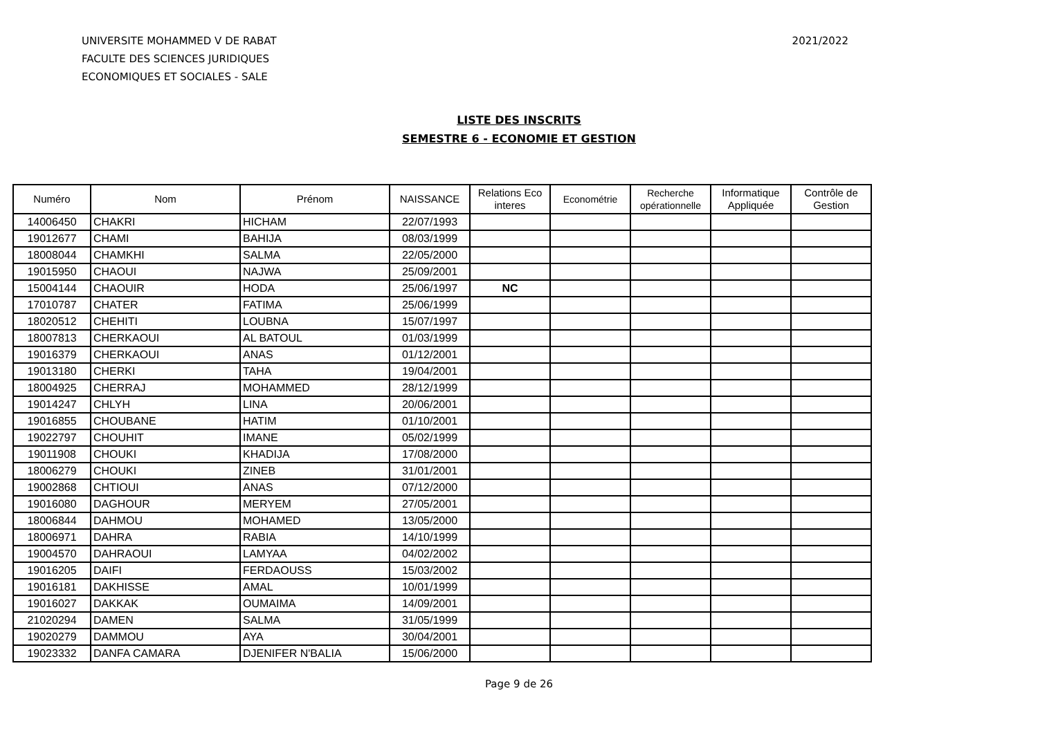UNIVERSITE MOHAMMED V DE RABAT
FACULTE DES SCIENCES JURIDIQUES
ECONOMIQUES ET SOCIALES - SALE
2021/2022
LISTE DES INSCRITS
SEMESTRE 6 - ECONOMIE ET GESTION
| Numéro | Nom | Prénom | NAISSANCE | Relations Eco interes | Econométrie | Recherche opérationnelle | Informatique Appliquée | Contrôle de Gestion |
| --- | --- | --- | --- | --- | --- | --- | --- | --- |
| 14006450 | CHAKRI | HICHAM | 22/07/1993 | | | | | |
| 19012677 | CHAMI | BAHIJA | 08/03/1999 | | | | | |
| 18008044 | CHAMKHI | SALMA | 22/05/2000 | | | | | |
| 19015950 | CHAOUI | NAJWA | 25/09/2001 | | | | | |
| 15004144 | CHAOUIR | HODA | 25/06/1997 | NC | | | | |
| 17010787 | CHATER | FATIMA | 25/06/1999 | | | | | |
| 18020512 | CHEHITI | LOUBNA | 15/07/1997 | | | | | |
| 18007813 | CHERKAOUI | AL BATOUL | 01/03/1999 | | | | | |
| 19016379 | CHERKAOUI | ANAS | 01/12/2001 | | | | | |
| 19013180 | CHERKI | TAHA | 19/04/2001 | | | | | |
| 18004925 | CHERRAJ | MOHAMMED | 28/12/1999 | | | | | |
| 19014247 | CHLYH | LINA | 20/06/2001 | | | | | |
| 19016855 | CHOUBANE | HATIM | 01/10/2001 | | | | | |
| 19022797 | CHOUHIT | IMANE | 05/02/1999 | | | | | |
| 19011908 | CHOUKI | KHADIJA | 17/08/2000 | | | | | |
| 18006279 | CHOUKI | ZINEB | 31/01/2001 | | | | | |
| 19002868 | CHTIOUI | ANAS | 07/12/2000 | | | | | |
| 19016080 | DAGHOUR | MERYEM | 27/05/2001 | | | | | |
| 18006844 | DAHMOU | MOHAMED | 13/05/2000 | | | | | |
| 18006971 | DAHRA | RABIA | 14/10/1999 | | | | | |
| 19004570 | DAHRAOUI | LAMYAA | 04/02/2002 | | | | | |
| 19016205 | DAIFI | FERDAOUSS | 15/03/2002 | | | | | |
| 19016181 | DAKHISSE | AMAL | 10/01/1999 | | | | | |
| 19016027 | DAKKAK | OUMAIMA | 14/09/2001 | | | | | |
| 21020294 | DAMEN | SALMA | 31/05/1999 | | | | | |
| 19020279 | DAMMOU | AYA | 30/04/2001 | | | | | |
| 19023332 | DANFA CAMARA | DJENIFER N'BALIA | 15/06/2000 | | | | | |
Page 9 de 26